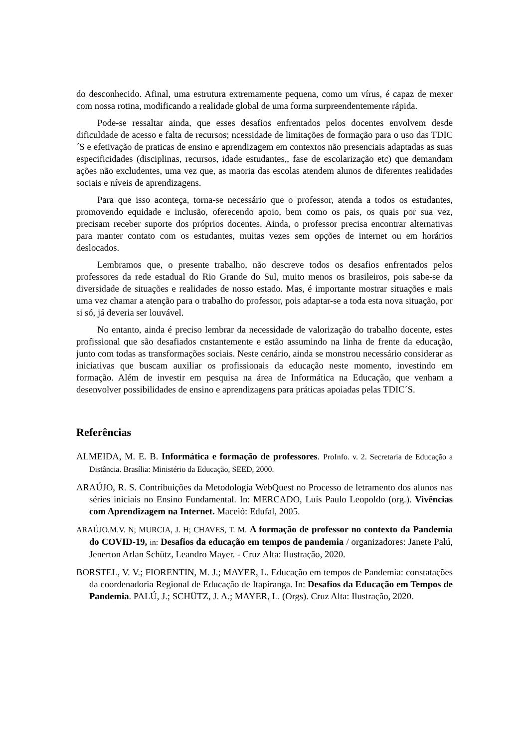do desconhecido. Afinal, uma estrutura extremamente pequena, como um vírus, é capaz de mexer com nossa rotina, modificando a realidade global de uma forma surpreendentemente rápida.
Pode-se ressaltar ainda, que esses desafios enfrentados pelos docentes envolvem desde dificuldade de acesso e falta de recursos; ncessidade de limitações de formação para o uso das TDIC´S e efetivação de praticas de ensino e aprendizagem em contextos não presenciais adaptadas as suas especificidades (disciplinas, recursos, idade estudantes,, fase de escolarização etc) que demandam ações não excludentes, uma vez que, as maoria das escolas atendem alunos de diferentes realidades sociais e níveis de aprendizagens.
Para que isso aconteça, torna-se necessário que o professor, atenda a todos os estudantes, promovendo equidade e inclusão, oferecendo apoio, bem como os pais, os quais por sua vez, precisam receber suporte dos próprios docentes. Ainda, o professor precisa encontrar alternativas para manter contato com os estudantes, muitas vezes sem opções de internet ou em horários deslocados.
Lembramos que, o presente trabalho, não descreve todos os desafios enfrentados pelos professores da rede estadual do Rio Grande do Sul, muito menos os brasileiros, pois sabe-se da diversidade de situações e realidades de nosso estado. Mas, é importante mostrar situações e mais uma vez chamar a atenção para o trabalho do professor, pois adaptar-se a toda esta nova situação, por si só, já deveria ser louvável.
No entanto, ainda é preciso lembrar da necessidade de valorização do trabalho docente, estes profissional que são desafiados cnstantemente e estão assumindo na linha de frente da educação, junto com todas as transformações sociais. Neste cenário, ainda se monstrou necessário considerar as iniciativas que buscam auxiliar os profissionais da educação neste momento, investindo em formação. Além de investir em pesquisa na área de Informática na Educação, que venham a desenvolver possibilidades de ensino e aprendizagens para práticas apoiadas pelas TDIC´S.
Referências
ALMEIDA, M. E. B. Informática e formação de professores. ProInfo. v. 2. Secretaria de Educação a Distância. Brasília: Ministério da Educação, SEED, 2000.
ARAÚJO, R. S. Contribuições da Metodologia WebQuest no Processo de letramento dos alunos nas séries iniciais no Ensino Fundamental. In: MERCADO, Luís Paulo Leopoldo (org.). Vivências com Aprendizagem na Internet. Maceió: Edufal, 2005.
ARAÚJO.M.V. N; MURCIA, J. H; CHAVES, T. M. A formação de professor no contexto da Pandemia do COVID-19, in: Desafios da educação em tempos de pandemia / organizadores: Janete Palú, Jenerton Arlan Schütz, Leandro Mayer. - Cruz Alta: Ilustração, 2020.
BORSTEL, V. V.; FIORENTIN, M. J.; MAYER, L. Educação em tempos de Pandemia: constatações da coordenadoria Regional de Educação de Itapiranga. In: Desafios da Educação em Tempos de Pandemia. PALÚ, J.; SCHÜTZ, J. A.; MAYER, L. (Orgs). Cruz Alta: Ilustração, 2020.